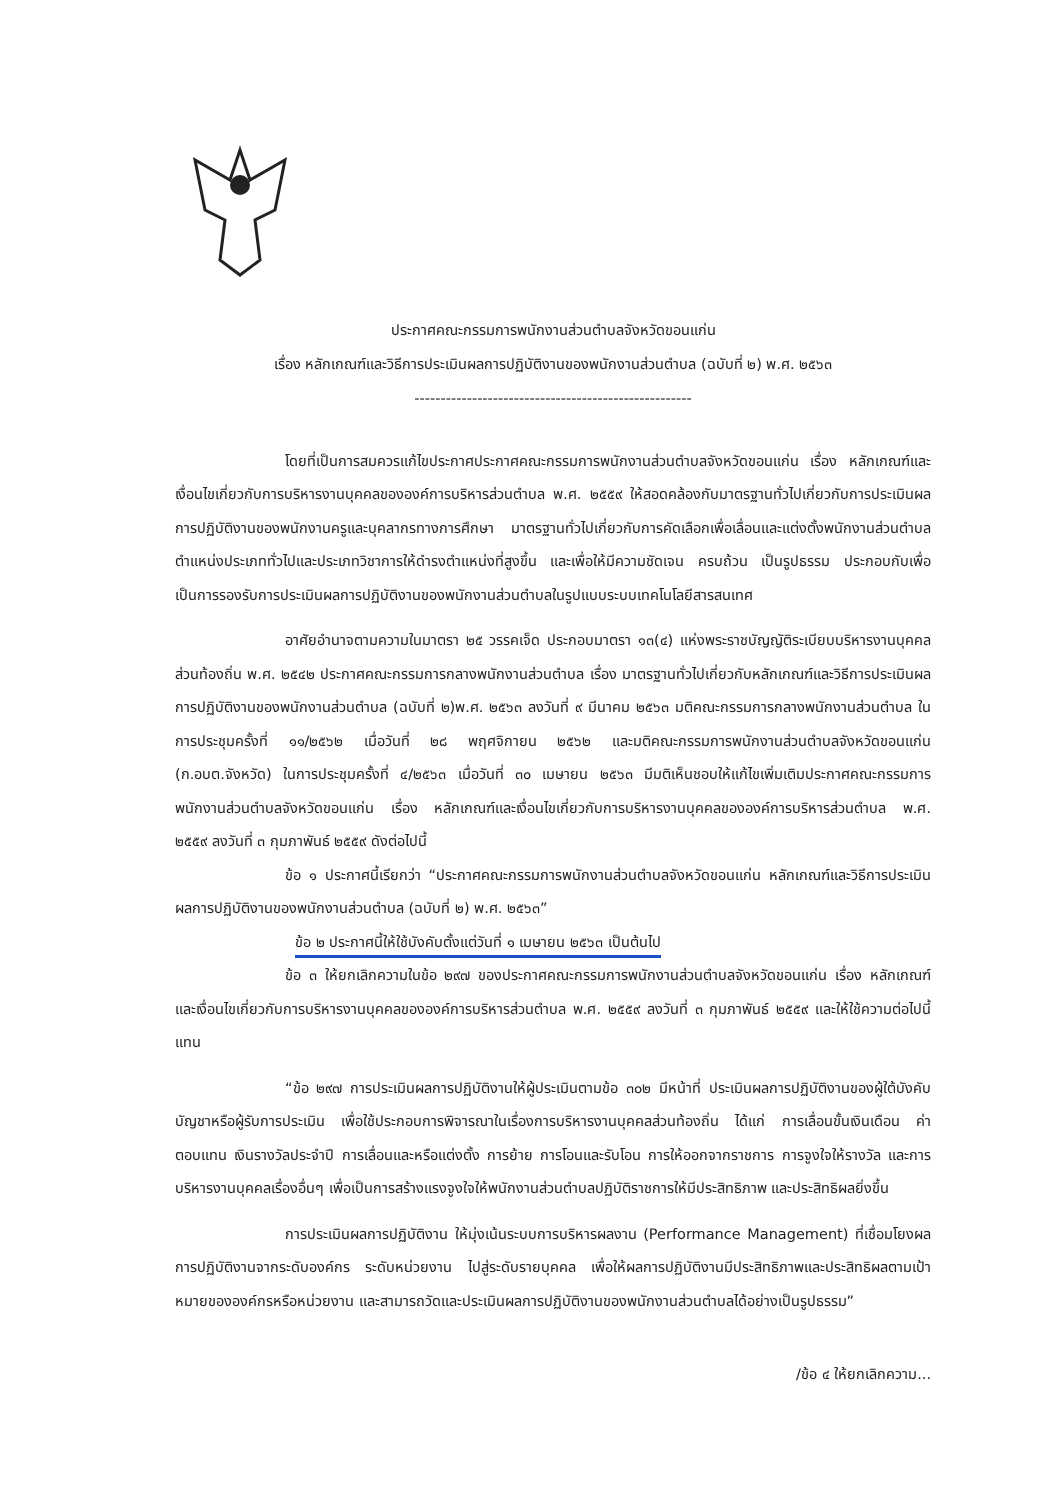ประกาศคณะกรรมการพนักงานส่วนตำบลจังหวัดขอนแก่น
เรื่อง หลักเกณฑ์และวิธีการประเมินผลการปฏิบัติงานของพนักงานส่วนตำบล (ฉบับที่ ๒) พ.ศ. ๒๕๖๓
-----------------------------------------------------
โดยที่เป็นการสมควรแก้ไขประกาศประกาศคณะกรรมการพนักงานส่วนตำบลจังหวัดขอนแก่น เรื่อง หลักเกณฑ์และเงื่อนไขเกี่ยวกับการบริหารงานบุคคลขององค์การบริหารส่วนตำบล พ.ศ. ๒๕๕๙ ให้สอดคล้องกับมาตรฐานทั่วไปเกี่ยวกับการประเมินผลการปฏิบัติงานของพนักงานครูและบุคลากรทางการศึกษา มาตรฐานทั่วไปเกี่ยวกับการคัดเลือกเพื่อเลื่อนและแต่งตั้งพนักงานส่วนตำบลตำแหน่งประเภททั่วไปและประเภทวิชาการให้ดำรงตำแหน่งที่สูงขึ้น และเพื่อให้มีความชัดเจน ครบถ้วน เป็นรูปธรรม ประกอบกับเพื่อเป็นการรองรับการประเมินผลการปฏิบัติงานของพนักงานส่วนตำบลในรูปแบบระบบเทคโนโลยีสารสนเทศ
อาศัยอำนาจตามความในมาตรา ๒๕ วรรคเจ็ด ประกอบมาตรา ๑๓(๔) แห่งพระราชบัญญัติระเบียบบริหารงานบุคคลส่วนท้องถิ่น พ.ศ. ๒๕๔๒ ประกาศคณะกรรมการกลางพนักงานส่วนตำบล เรื่อง มาตรฐานทั่วไปเกี่ยวกับหลักเกณฑ์และวิธีการประเมินผลการปฏิบัติงานของพนักงานส่วนตำบล (ฉบับที่ ๒)พ.ศ. ๒๕๖๓ ลงวันที่ ๙ มีนาคม ๒๕๖๓ มติคณะกรรมการกลางพนักงานส่วนตำบล ในการประชุมครั้งที่ ๑๑/๒๕๖๒ เมื่อวันที่ ๒๘ พฤศจิกายน ๒๕๖๒ และมติคณะกรรมการพนักงานส่วนตำบลจังหวัดขอนแก่น (ก.อบต.จังหวัด) ในการประชุมครั้งที่ ๔/๒๕๖๓ เมื่อวันที่ ๓๐ เมษายน ๒๕๖๓ มีมติเห็นชอบให้แก้ไขเพิ่มเติมประกาศคณะกรรมการพนักงานส่วนตำบลจังหวัดขอนแก่น เรื่อง หลักเกณฑ์และเงื่อนไขเกี่ยวกับการบริหารงานบุคคลขององค์การบริหารส่วนตำบล พ.ศ. ๒๕๕๙ ลงวันที่ ๓ กุมภาพันธ์ ๒๕๕๙ ดังต่อไปนี้
ข้อ ๑ ประกาศนี้เรียกว่า “ประกาศคณะกรรมการพนักงานส่วนตำบลจังหวัดขอนแก่น หลักเกณฑ์และวิธีการประเมินผลการปฏิบัติงานของพนักงานส่วนตำบล (ฉบับที่ ๒) พ.ศ. ๒๕๖๓”
ข้อ ๒ ประกาศนี้ให้ใช้บังคับตั้งแต่วันที่ ๑ เมษายน ๒๕๖๓ เป็นต้นไป
ข้อ ๓ ให้ยกเลิกความในข้อ ๒๙๗ ของประกาศคณะกรรมการพนักงานส่วนตำบลจังหวัดขอนแก่น เรื่อง หลักเกณฑ์และเงื่อนไขเกี่ยวกับการบริหารงานบุคคลขององค์การบริหารส่วนตำบล พ.ศ. ๒๕๕๙ ลงวันที่ ๓ กุมภาพันธ์ ๒๕๕๙ และให้ใช้ความต่อไปนี้แทน
“ข้อ ๒๙๗ การประเมินผลการปฏิบัติงานให้ผู้ประเมินตามข้อ ๓๐๒ มีหน้าที่ ประเมินผลการปฏิบัติงานของผู้ใต้บังคับบัญชาหรือผู้รับการประเมิน เพื่อใช้ประกอบการพิจารณาในเรื่องการบริหารงานบุคคลส่วนท้องถิ่น ได้แก่ การเลื่อนขั้นเงินเดือน ค่าตอบแทน เงินรางวัลประจำปี การเลื่อนและหรือแต่งตั้ง การย้าย การโอนและรับโอน การให้ออกจากราชการ การจูงใจให้รางวัล และการบริหารงานบุคคลเรื่องอื่นๆ เพื่อเป็นการสร้างแรงจูงใจให้พนักงานส่วนตำบลปฏิบัติราชการให้มีประสิทธิภาพ และประสิทธิผลยิ่งขึ้น
การประเมินผลการปฏิบัติงาน ให้มุ่งเน้นระบบการบริหารผลงาน (Performance Management) ที่เชื่อมโยงผลการปฏิบัติงานจากระดับองค์กร ระดับหน่วยงาน ไปสู่ระดับรายบุคคล เพื่อให้ผลการปฏิบัติงานมีประสิทธิภาพและประสิทธิผลตามเป้าหมายขององค์กรหรือหน่วยงาน และสามารถวัดและประเมินผลการปฏิบัติงานของพนักงานส่วนตำบลได้อย่างเป็นรูปธรรม”
/ข้อ ๔ ให้ยกเลิกความ...